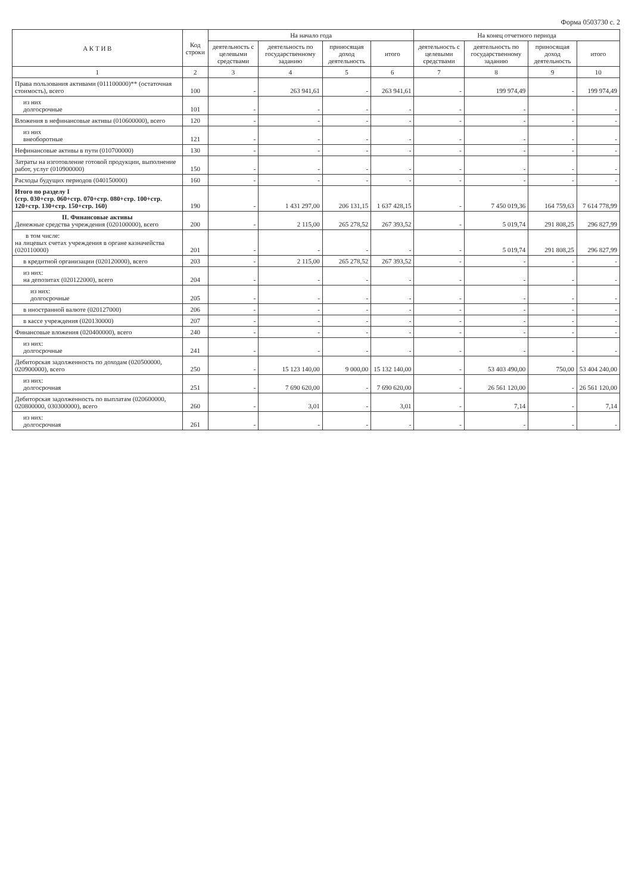Форма 0503730 с. 2
| А К Т И В | Код строки | На начало года | | | | На конец отчетного периода | | | |
| --- | --- | --- | --- | --- | --- | --- | --- | --- | --- |
| | | деятельность с целевыми средствами | деятельность по государственному заданию | приносящая доход деятельность | итого | деятельность с целевыми средствами | деятельность по государственному заданию | приносящая доход деятельность | итого |
| 1 | 2 | 3 | 4 | 5 | 6 | 7 | 8 | 9 | 10 |
| Права пользования активами (011100000)** (остаточная стоимость), всего | 100 | - | 263 941,61 | - | 263 941,61 | - | 199 974,49 | - | 199 974,49 |
| из них долгосрочные | 101 | - | - | - | - | - | - | - | - |
| Вложения в нефинансовые активы (010600000), всего | 120 | - | - | - | - | - | - | - | - |
| из них внеоборотные | 121 | - | - | - | - | - | - | - | - |
| Нефинансовые активы в пути (010700000) | 130 | - | - | - | - | - | - | - | - |
| Затраты на изготовление готовой продукции, выполнение работ, услуг (010900000) | 150 | - | - | - | - | - | - | - | - |
| Расходы будущих периодов (040150000) | 160 | - | - | - | - | - | - | - | - |
| Итого по разделу I (стр. 030+стр. 060+стр. 070+стр. 080+стр. 100+стр. 120+стр. 130+стр. 150+стр. 160) | 190 | - | 1 431 297,00 | 206 131,15 | 1 637 428,15 | - | 7 450 019,36 | 164 759,63 | 7 614 778,99 |
| II. Финансовые активы Денежные средства учреждения (020100000), всего | 200 | - | 2 115,00 | 265 278,52 | 267 393,52 | - | 5 019,74 | 291 808,25 | 296 827,99 |
| в том числе: на лицевых счетах учреждения в органе казначейства (020110000) | 201 | - | - | - | - | - | 5 019,74 | 291 808,25 | 296 827,99 |
| в кредитной организации (020120000), всего | 203 | - | 2 115,00 | 265 278,52 | 267 393,52 | - | - | - | - |
| из них: на депозитах (020122000), всего | 204 | - | - | - | - | - | - | - | - |
| из них: долгосрочные | 205 | - | - | - | - | - | - | - | - |
| в иностранной валюте (020127000) | 206 | - | - | - | - | - | - | - | - |
| в кассе учреждения (020130000) | 207 | - | - | - | - | - | - | - | - |
| Финансовые вложения (020400000), всего | 240 | - | - | - | - | - | - | - | - |
| из них: долгосрочные | 241 | - | - | - | - | - | - | - | - |
| Дебиторская задолженность по доходам (020500000, 020900000), всего | 250 | - | 15 123 140,00 | 9 000,00 | 15 132 140,00 | - | 53 403 490,00 | 750,00 | 53 404 240,00 |
| из них: долгосрочная | 251 | - | 7 690 620,00 | - | 7 690 620,00 | - | 26 561 120,00 | - | 26 561 120,00 |
| Дебиторская задолженность по выплатам (020600000, 020800000, 030300000), всего | 260 | - | 3,01 | - | 3,01 | - | 7,14 | - | 7,14 |
| из них: долгосрочная | 261 | - | - | - | - | - | - | - | - |